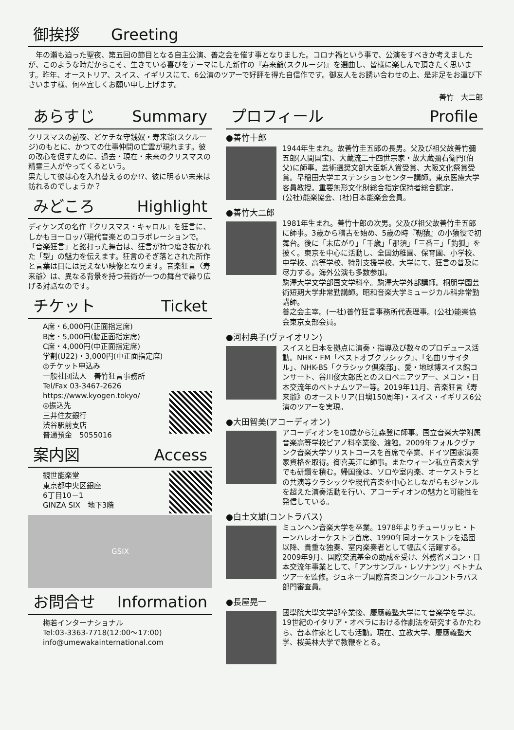御挨拶　　Greeting
年の瀬も迫った聖夜、第五回の節目となる自主公演、善之会を催す事となりました。コロナ禍という事で、公演をすべきか考えましたが、このような時だからこそ、生きている喜びをテーマにした新作の『寿来爺(スクルージ)』を選曲し、皆様に楽しんで頂きたく思います。昨年、オーストリア、スイス、イギリスにて、6公演のツアーで好評を得た自信作です。御友人をお誘い合わせの上、是非足をお運び下さいます様、何卒宜しくお願い申し上げます。
善竹　大二郎
あらすじ Summary
クリスマスの前夜、どケチな守銭奴・寿来爺(スクルージ)のもとに、かつての仕事仲間の亡霊が現れます。彼の改心を促すために、過去・現在・未来のクリスマスの精霊三人がやってくるという。
果たして彼は心を入れ替えるのか!?、彼に明るい未来は訪れるのでしょうか？
みどころ Highlight
ディケンズの名作『クリスマス・キャロル』を狂言に、しかもヨーロッパ現代音楽とのコラボレーションで。「音楽狂言」と銘打った舞台は、狂言が持つ磨き抜かれた「型」の魅力を伝えます。狂言のそぎ落とされた所作と言葉は目には見えない映像となります。音楽狂言〈寿来爺〉は、異なる背景を持つ芸術が一つの舞台で繰り広げる対話なのです。
チケット Ticket
A席・6,000円(正面指定席)
B席・5,000円(脇正面指定席)
C席・4,000円(中正面指定席)
学割(U22)・3,000円(中正面指定席)
◎チケット申込み
一般社団法人　善竹狂言事務所
Tel/Fax 03-3467-2626
https://www.kyogen.tokyo/
◎振込先
三井住友銀行
渋谷駅前支店
普通預金　5055016
案内図 Access
観世能楽堂
東京都中央区銀座
6丁目10－1
GINZA SIX　地下3階
GSIX
お問合せ Information
梅若インターナショナル
Tel:03-3363-7718(12:00～17:00)
info@umewakainternational.com
プロフィール Profile
●善竹十郎
1944年生まれ。故善竹圭五郎の長男。父及び祖父故善竹彌五郎(人間国宝)、大蔵流二十四世宗家・故大蔵彌右衛門(伯父)に師事。芸術選奨文部大臣新人賞受賞、大阪文化祭賞受賞。早稲田大学エステンションセンター講師。東京医療大学客員教授。重要無形文化財総合指定保持者総合認定。
(公社)能楽協会、(社)日本能楽会会員。
●善竹大二郎
1981年生まれ。善竹十郎の次男。父及び祖父故善竹圭五郎に師事。3歳から稽古を始め、5歳の時『靭猿』の小猿役で初舞台。後に「末広がり」「千歳」「那須」「三番三」「釣狐」を披く。東京を中心に活動し、全国幼稚園、保育園、小学校、中学校、高等学校、特別支援学校、大学にて、狂言の普及に尽力する。海外公演も多数参加。
駒澤大学文学部国文学科卒。駒澤大学外部講師。桐朋学園芸術短期大学非常勤講師。昭和音楽大学ミュージカル科非常勤講師。
善之会主宰。(一社)善竹狂言事務所代表理事。(公社)能楽協会東京支部会員。
●河村典子(ヴァイオリン)
スイスと日本を拠点に演奏・指導及び数々のプロデュース活動。NHK・FM「ベストオブクラシック」、「名曲リサイタル」、NHK-BS「クラシック倶楽部」、愛・地球博スイス館コンサート、谷川俊太郎氏とのスロベニアツアー、メコン・日本交流年のベトナムツアー等。2019年11月、音楽狂言《寿来爺》のオーストリア(日墺150周年)・スイス・イギリス6公演のツアーを実現。
●大田智美(アコーディオン)
アコーディオンを10歳から江森登に師事。国立音楽大学附属音楽高等学校ピアノ科卒業後、渡独。2009年フォルクヴァンク音楽大学ソリストコースを首席で卒業、ドイツ国家演奏家資格を取得。御喜美江に師事。またウィーン私立音楽大学でも研鑽を積む。帰国後は、ソロや室内楽、オーケストラとの共演等クラシックや現代音楽を中心としながらもジャンルを超えた演奏活動を行い、アコーディオンの魅力と可能性を発信している。
●白土文雄(コントラバス)
ミュンヘン音楽大学を卒業。1978年よりチューリッヒ・トーンハレオーケストラ首席、1990年同オーケストラを退団以降、貴重な独奏、室内楽奏者として幅広く活躍する。2009年9月、国際交流基金の助成を受け、外務省メコン・日本交流年事業として、「アンサンブル・レソナンツ」ベトナムツアーを監修。ジュネーブ国際音楽コンクールコントラバス部門審査員。
●長屋晃一
國學院大學文学部卒業後、慶應義塾大学にて音楽学を学ぶ。19世紀のイタリア・オペラにおける作劇法を研究するかたわら、台本作家としても活動。現在、立教大学、慶應義塾大学、桜美林大学で教鞭をとる。